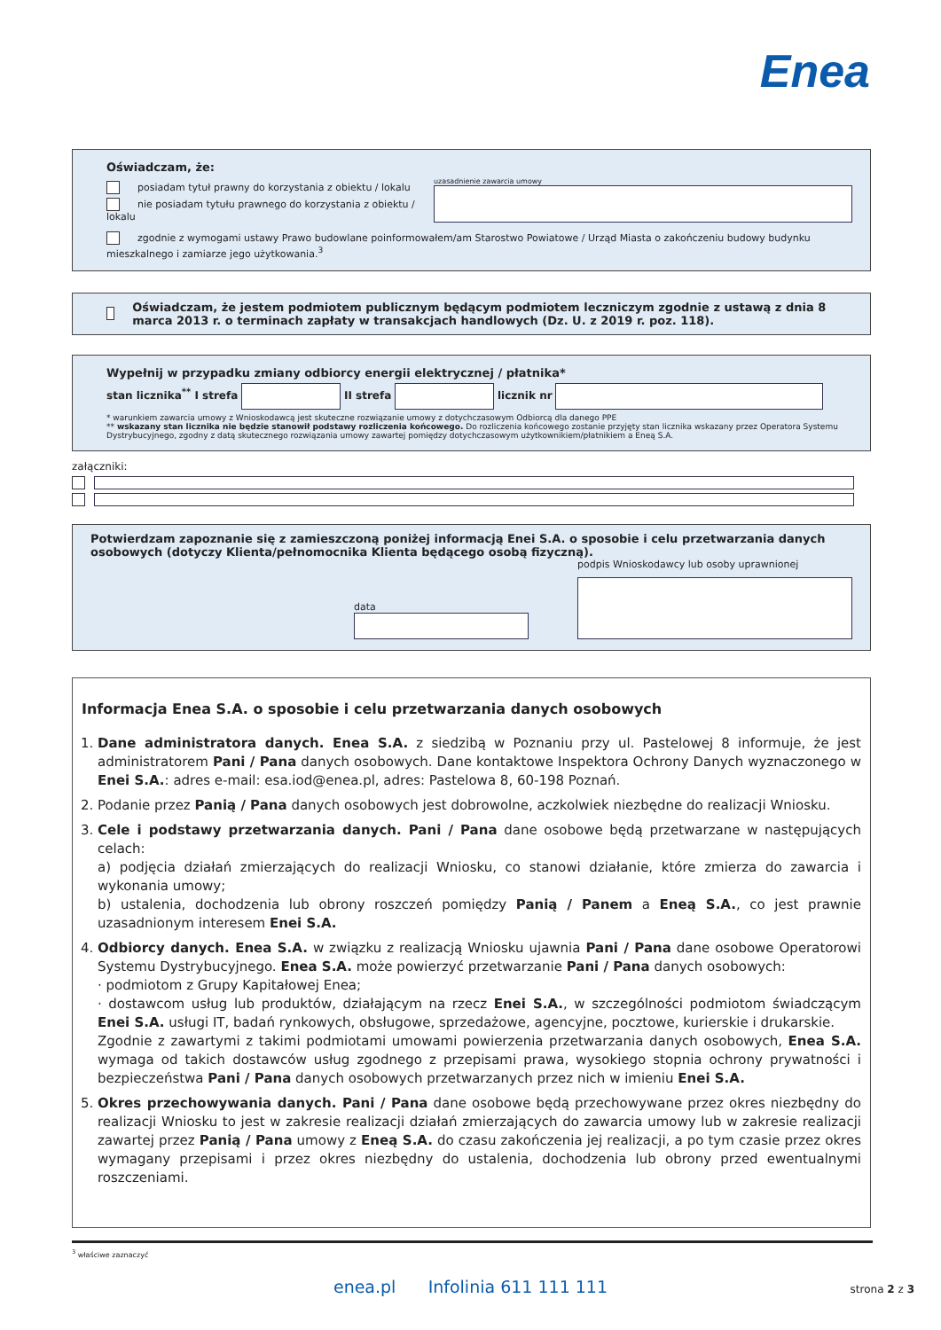Enea
Oświadczam, że:
posiadam tytuł prawny do korzystania z obiektu / lokalu
nie posiadam tytułu prawnego do korzystania z obiektu / lokalu
uzasadnienie zawarcia umowy
zgodnie z wymogami ustawy Prawo budowlane poinformowałem/am Starostwo Powiatowe / Urząd Miasta o zakończeniu budowy budynku mieszkalnego i zamiarze jego użytkowania.<sup>3</sup>
Oświadczam, że jestem podmiotem publicznym będącym podmiotem leczniczym zgodnie z ustawą z dnia 8 marca 2013 r. o terminach zapłaty w transakcjach handlowych (Dz. U. z 2019 r. poz. 118).
Wypełnij w przypadku zmiany odbiorcy energii elektrycznej / płatnika*
stan licznika<sup>**</sup> I strefa II strefa licznik nr
* warunkiem zawarcia umowy z Wnioskodawcą jest skuteczne rozwiązanie umowy z dotychczasowym Odbiorcą dla danego PPE
** wskazany stan licznika nie będzie stanowił podstawy rozliczenia końcowego. Do rozliczenia końcowego zostanie przyjęty stan licznika wskazany przez Operatora Systemu Dystrybucyjnego, zgodny z datą skutecznego rozwiązania umowy zawartej pomiędzy dotychczasowym użytkownikiem/płatnikiem a Eneą S.A.
załączniki:
Potwierdzam zapoznanie się z zamieszczoną poniżej informacją Enei S.A. o sposobie i celu przetwarzania danych osobowych (dotyczy Klienta/pełnomocnika Klienta będącego osobą fizyczną).
data
podpis Wnioskodawcy lub osoby uprawnionej
Informacja Enea S.A. o sposobie i celu przetwarzania danych osobowych
1. Dane administratora danych. Enea S.A. z siedzibą w Poznaniu przy ul. Pastelowej 8 informuje, że jest administratorem Pani / Pana danych osobowych. Dane kontaktowe Inspektora Ochrony Danych wyznaczonego w Enei S.A.: adres e-mail: esa.iod@enea.pl, adres: Pastelowa 8, 60-198 Poznań.
2. Podanie przez Panią / Pana danych osobowych jest dobrowolne, aczkolwiek niezbędne do realizacji Wniosku.
3. Cele i podstawy przetwarzania danych. Pani / Pana dane osobowe będą przetwarzane w następujących celach:
a) podjęcia działań zmierzających do realizacji Wniosku, co stanowi działanie, które zmierza do zawarcia i wykonania umowy;
b) ustalenia, dochodzenia lub obrony roszczeń pomiędzy Panią / Panem a Eneą S.A., co jest prawnie uzasadnionym interesem Enei S.A.
4. Odbiorcy danych. Enea S.A. w związku z realizacją Wniosku ujawnia Pani / Pana dane osobowe Operatorowi Systemu Dystrybucyjnego. Enea S.A. może powierzyć przetwarzanie Pani / Pana danych osobowych:
· podmiotom z Grupy Kapitałowej Enea;
· dostawcom usług lub produktów, działającym na rzecz Enei S.A., w szczególności podmiotom świadczącym Enei S.A. usługi IT, badań rynkowych, obsługowe, sprzedażowe, agencyjne, pocztowe, kurierskie i drukarskie.
Zgodnie z zawartymi z takimi podmiotami umowami powierzenia przetwarzania danych osobowych, Enea S.A. wymaga od takich dostawców usług zgodnego z przepisami prawa, wysokiego stopnia ochrony prywatności i bezpieczeństwa Pani / Pana danych osobowych przetwarzanych przez nich w imieniu Enei S.A.
5. Okres przechowywania danych. Pani / Pana dane osobowe będą przechowywane przez okres niezbędny do realizacji Wniosku to jest w zakresie realizacji działań zmierzających do zawarcia umowy lub w zakresie realizacji zawartej przez Panią / Pana umowy z Eneą S.A. do czasu zakończenia jej realizacji, a po tym czasie przez okres wymagany przepisami i przez okres niezbędny do ustalenia, dochodzenia lub obrony przed ewentualnymi roszczeniami.
<sup>3</sup> właściwe zaznaczyć
enea.pl Infolinia 611 111 111 strona 2 z 3